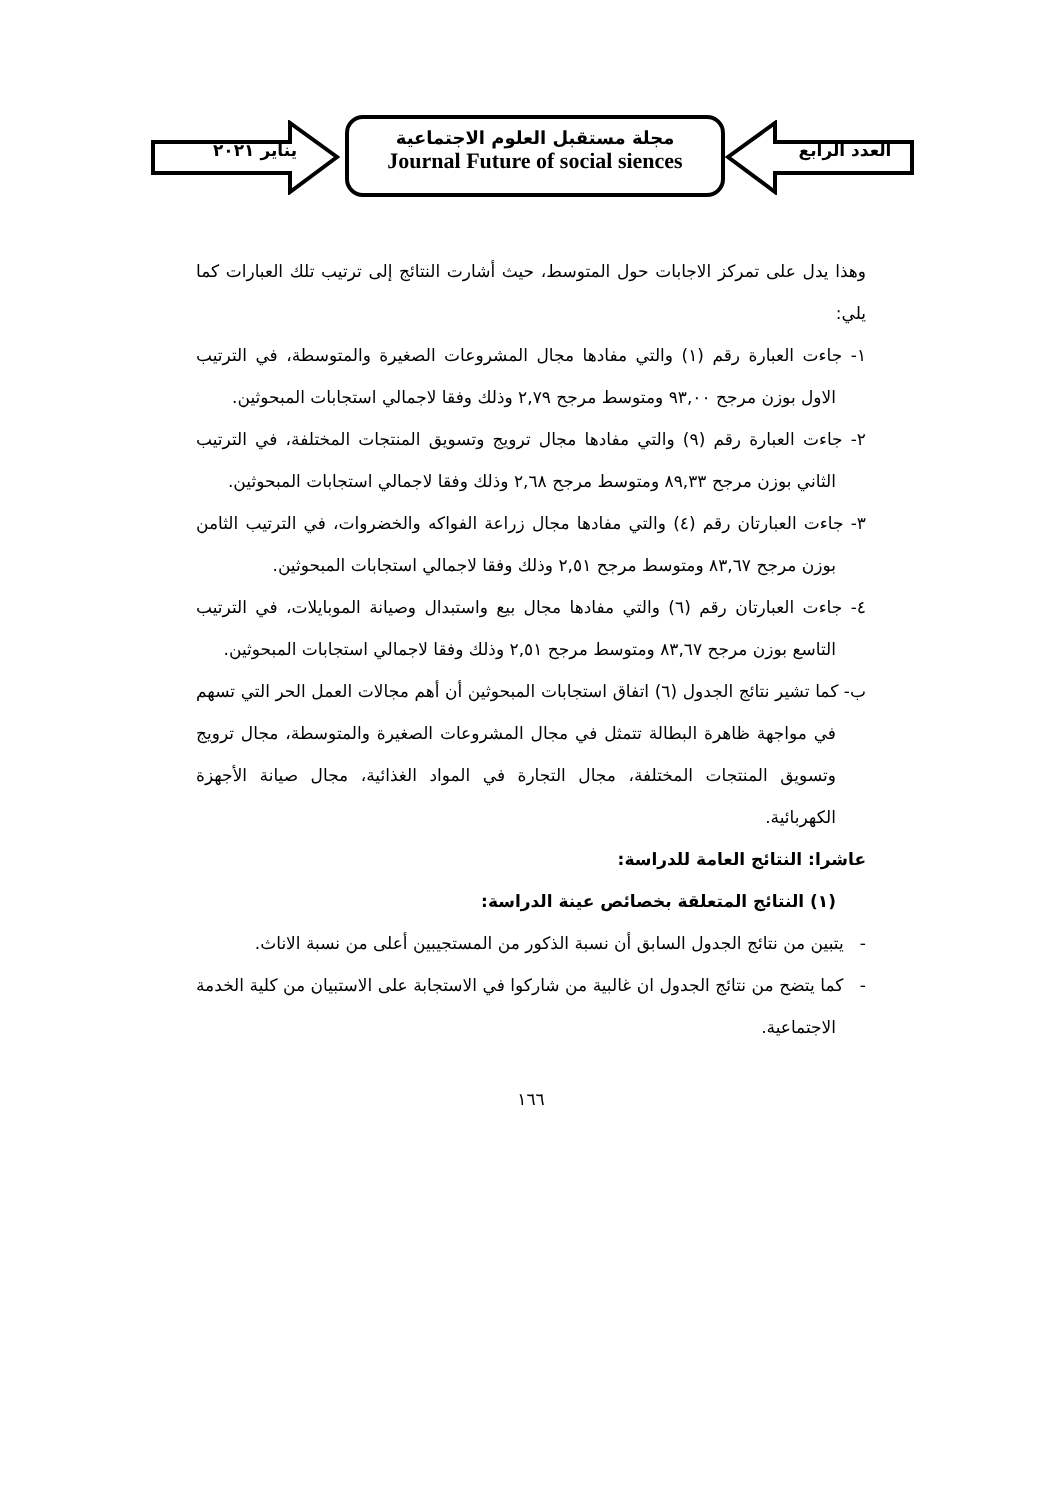يناير ٢٠٢١
مجلة مستقبل العلوم الاجتماعية
Journal Future of social siences
العدد الرابع
وهذا يدل على تمركز الاجابات حول المتوسط، حيث أشارت النتائج إلى ترتيب تلك العبارات كما يلي:
١- جاءت العبارة رقم (١) والتي مفادها مجال المشروعات الصغيرة والمتوسطة، في الترتيب الاول بوزن مرجح ٩٣,٠٠ ومتوسط مرجح ٢,٧٩ وذلك وفقا لاجمالي استجابات المبحوثين.
٢- جاءت العبارة رقم (٩) والتي مفادها مجال ترويج وتسويق المنتجات المختلفة، في الترتيب الثاني بوزن مرجح ٨٩,٣٣ ومتوسط مرجح ٢,٦٨ وذلك وفقا لاجمالي استجابات المبحوثين.
٣- جاءت العبارتان رقم (٤) والتي مفادها مجال زراعة الفواكه والخضروات، في الترتيب الثامن بوزن مرجح ٨٣,٦٧ ومتوسط مرجح ٢,٥١ وذلك وفقا لاجمالي استجابات المبحوثين.
٤- جاءت العبارتان رقم (٦) والتي مفادها مجال بيع واستبدال وصيانة الموبايلات، في الترتيب التاسع بوزن مرجح ٨٣,٦٧ ومتوسط مرجح ٢,٥١ وذلك وفقا لاجمالي استجابات المبحوثين.
ب- كما تشير نتائج الجدول (٦) اتفاق استجابات المبحوثين أن أهم مجالات العمل الحر التي تسهم في مواجهة ظاهرة البطالة تتمثل في مجال المشروعات الصغيرة والمتوسطة، مجال ترويج وتسويق المنتجات المختلفة، مجال التجارة في المواد الغذائية، مجال صيانة الأجهزة الكهربائية.
عاشرا: النتائج العامة للدراسة:
(١) النتائج المتعلقة بخصائص عينة الدراسة:
- يتبين من نتائج الجدول السابق أن نسبة الذكور من المستجيبين أعلى من نسبة الاناث.
- كما يتضح من نتائج الجدول ان غالبية من شاركوا في الاستجابة على الاستبيان من كلية الخدمة الاجتماعية.
١٦٦